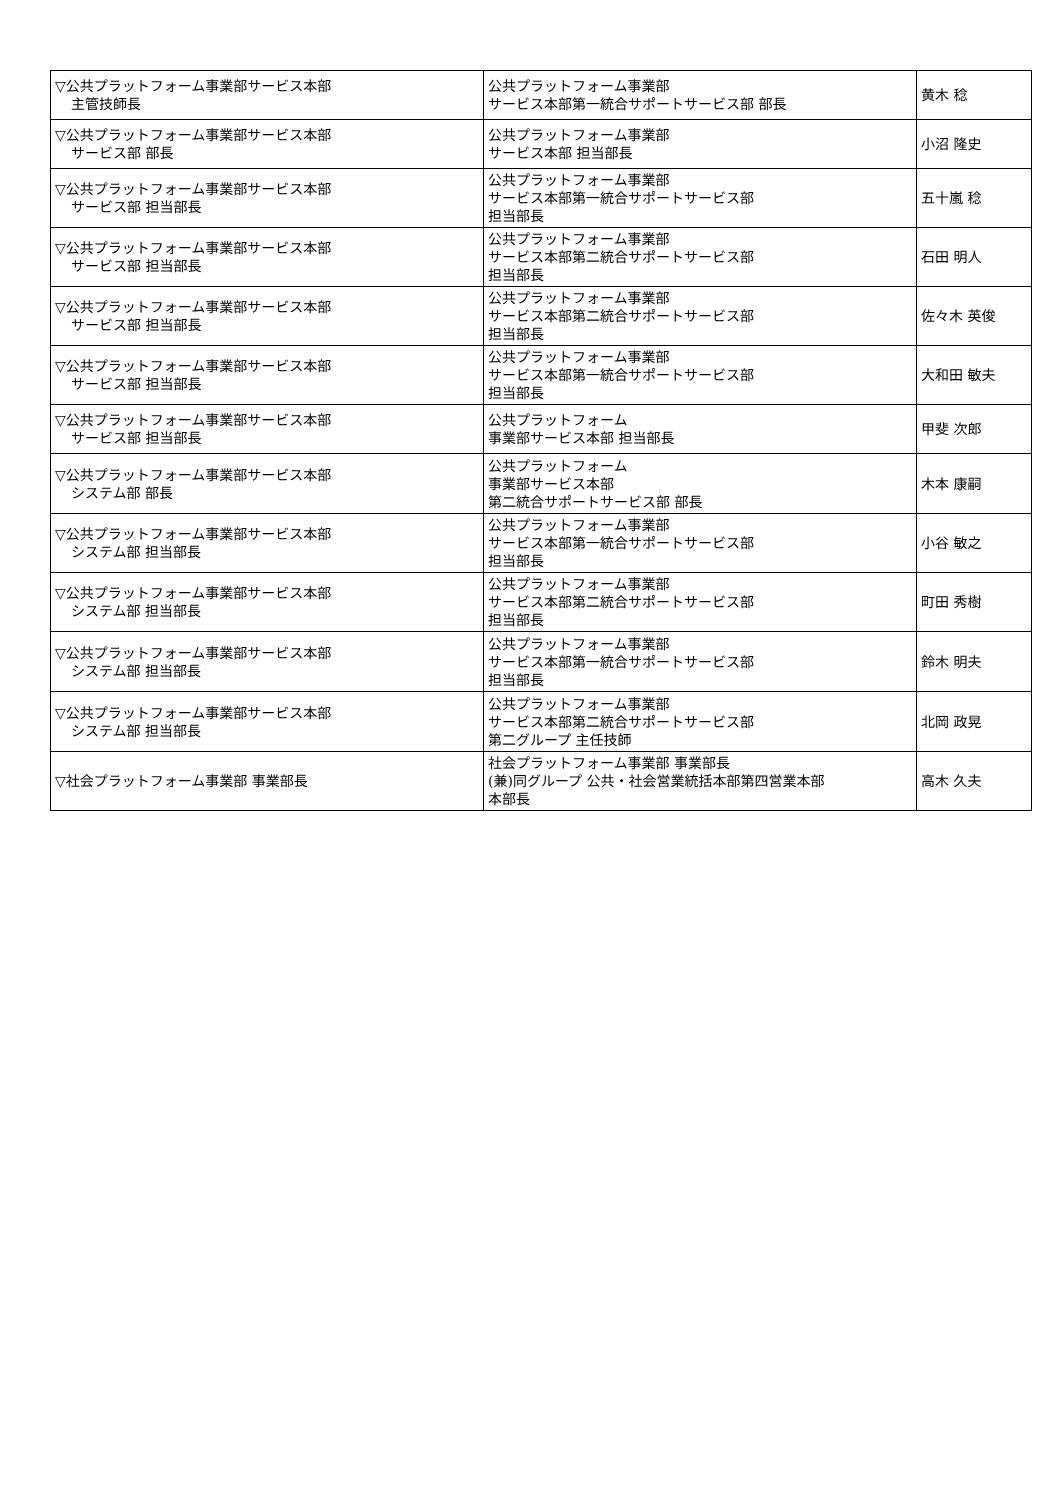| ▽公共プラットフォーム事業部サービス本部 主管技師長 | 公共プラットフォーム事業部 サービス本部第一統合サポートサービス部 部長 | 黄木 稔 |
| ▽公共プラットフォーム事業部サービス本部 サービス部 部長 | 公共プラットフォーム事業部 サービス本部 担当部長 | 小沼 隆史 |
| ▽公共プラットフォーム事業部サービス本部 サービス部 担当部長 | 公共プラットフォーム事業部 サービス本部第一統合サポートサービス部 担当部長 | 五十嵐 稔 |
| ▽公共プラットフォーム事業部サービス本部 サービス部 担当部長 | 公共プラットフォーム事業部 サービス本部第二統合サポートサービス部 担当部長 | 石田 明人 |
| ▽公共プラットフォーム事業部サービス本部 サービス部 担当部長 | 公共プラットフォーム事業部 サービス本部第二統合サポートサービス部 担当部長 | 佐々木 英俊 |
| ▽公共プラットフォーム事業部サービス本部 サービス部 担当部長 | 公共プラットフォーム事業部 サービス本部第一統合サポートサービス部 担当部長 | 大和田 敏夫 |
| ▽公共プラットフォーム事業部サービス本部 サービス部 担当部長 | 公共プラットフォーム 事業部サービス本部 担当部長 | 甲斐 次郎 |
| ▽公共プラットフォーム事業部サービス本部 システム部 部長 | 公共プラットフォーム 事業部サービス本部 第二統合サポートサービス部 部長 | 木本 康嗣 |
| ▽公共プラットフォーム事業部サービス本部 システム部 担当部長 | 公共プラットフォーム事業部 サービス本部第一統合サポートサービス部 担当部長 | 小谷 敏之 |
| ▽公共プラットフォーム事業部サービス本部 システム部 担当部長 | 公共プラットフォーム事業部 サービス本部第二統合サポートサービス部 担当部長 | 町田 秀樹 |
| ▽公共プラットフォーム事業部サービス本部 システム部 担当部長 | 公共プラットフォーム事業部 サービス本部第一統合サポートサービス部 担当部長 | 鈴木 明夫 |
| ▽公共プラットフォーム事業部サービス本部 システム部 担当部長 | 公共プラットフォーム事業部 サービス本部第二統合サポートサービス部 第二グループ 主任技師 | 北岡 政晃 |
| ▽社会プラットフォーム事業部 事業部長 | 社会プラットフォーム事業部 事業部長 (兼)同グループ 公共・社会営業統括本部第四営業本部 本部長 | 高木 久夫 |